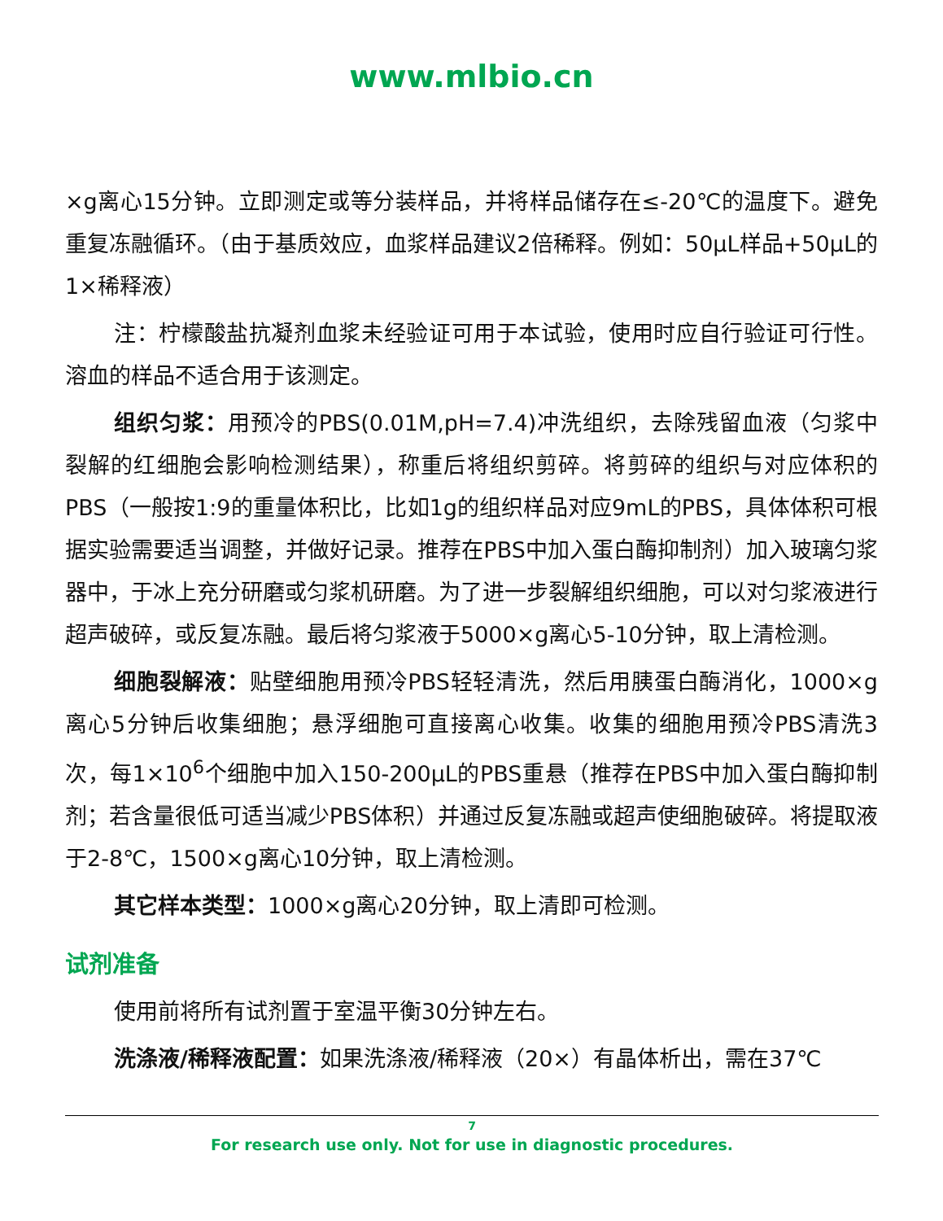www.mlbio.cn
×g离心15分钟。立即测定或等分装样品，并将样品储存在≤-20℃的温度下。避免重复冻融循环。（由于基质效应，血浆样品建议2倍稀释。例如：50μL样品+50μL的1×稀释液）
注：柠檬酸盐抗凝剂血浆未经验证可用于本试验，使用时应自行验证可行性。溶血的样品不适合用于该测定。
组织匀浆：用预冷的PBS(0.01M,pH=7.4)冲洗组织，去除残留血液（匀浆中裂解的红细胞会影响检测结果），称重后将组织剪碎。将剪碎的组织与对应体积的PBS（一般按1:9的重量体积比，比如1g的组织样品对应9mL的PBS，具体体积可根据实验需要适当调整，并做好记录。推荐在PBS中加入蛋白酶抑制剂）加入玻璃匀浆器中，于冰上充分研磨或匀浆机研磨。为了进一步裂解组织细胞，可以对匀浆液进行超声破碎，或反复冻融。最后将匀浆液于5000×g离心5-10分钟，取上清检测。
细胞裂解液：贴壁细胞用预冷PBS轻轻清洗，然后用胰蛋白酶消化，1000×g离心5分钟后收集细胞；悬浮细胞可直接离心收集。收集的细胞用预冷PBS清洗3次，每1×10<sup>6</sup>个细胞中加入150-200μL的PBS重悬（推荐在PBS中加入蛋白酶抑制剂；若含量很低可适当减少PBS体积）并通过反复冻融或超声使细胞破碎。将提取液于2-8℃，1500×g离心10分钟，取上清检测。
其它样本类型：1000×g离心20分钟，取上清即可检测。
试剂准备
使用前将所有试剂置于室温平衡30分钟左右。
洗涤液/稀释液配置：如果洗涤液/稀释液（20×）有晶体析出，需在37℃
7
For research use only. Not for use in diagnostic procedures.